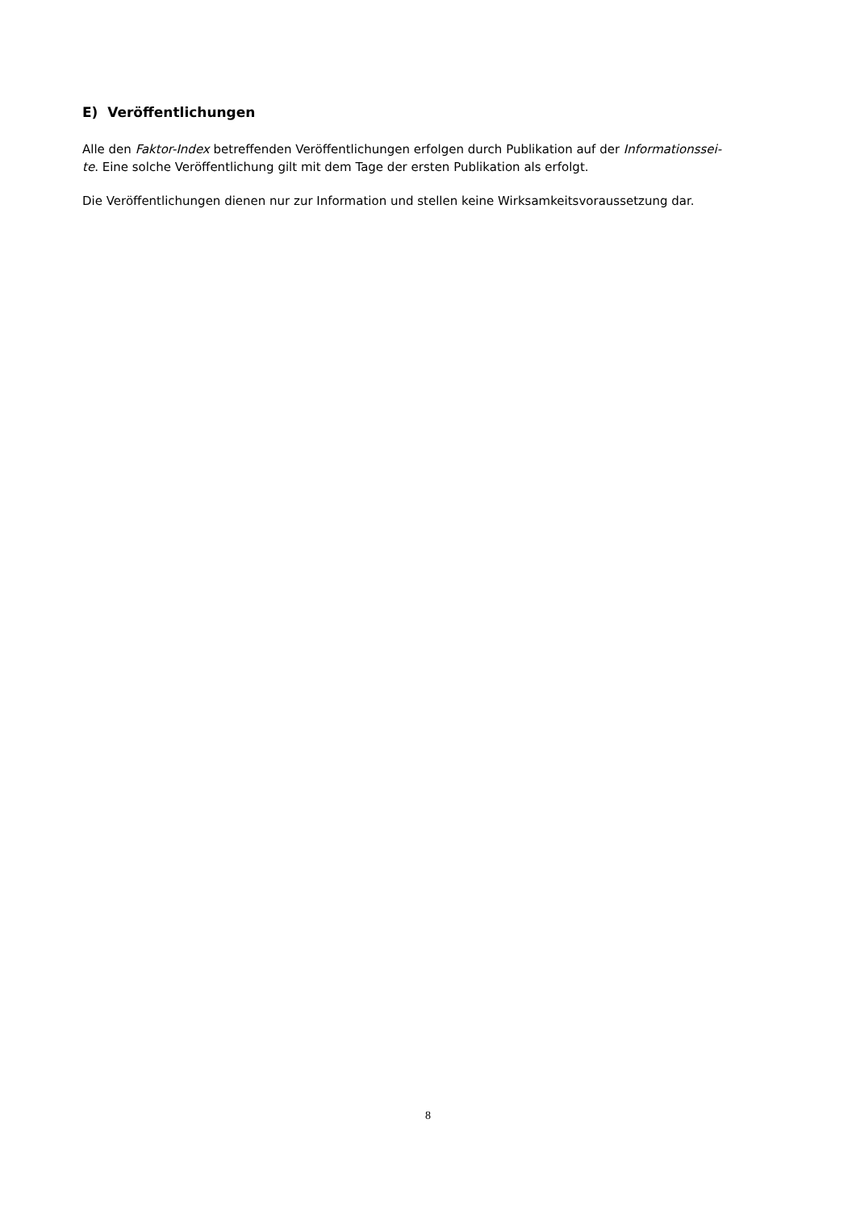E) Veröffentlichungen
Alle den Faktor-Index betreffenden Veröffentlichungen erfolgen durch Publikation auf der Informationssei-
te. Eine solche Veröffentlichung gilt mit dem Tage der ersten Publikation als erfolgt.
Die Veröffentlichungen dienen nur zur Information und stellen keine Wirksamkeitsvoraussetzung dar.
8